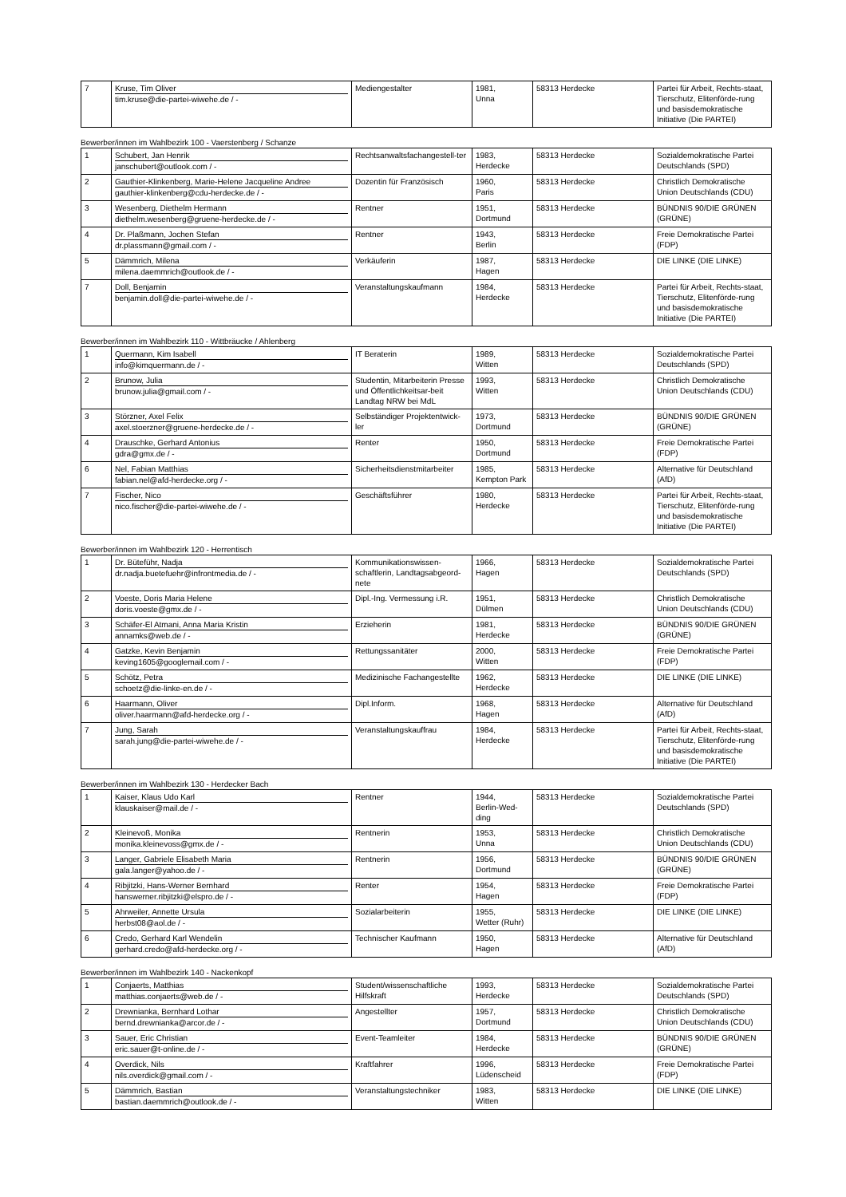| 7 | Kruse, Tim Oliver tim.kruse@die-partei-wiwehe.de / - | Mediengestalter | 1981, Unna | 58313 Herdecke | Partei für Arbeit, Rechts-staat, Tierschutz, Elitenförde-rung und basisdemokratische Initiative (Die PARTEI) |
Bewerber/innen im Wahlbezirk 100 - Vaerstenberg / Schanze
| 1 | Schubert, Jan Henrik janschubert@outlook.com / - | Rechtsanwaltsfachangestell-ter | 1983, Herdecke | 58313 Herdecke | Sozialdemokratische Partei Deutschlands (SPD) |
| 2 | Gauthier-Klinkenberg, Marie-Helene Jacqueline Andree gauthier-klinkenberg@cdu-herdecke.de / - | Dozentin für Französisch | 1960, Paris | 58313 Herdecke | Christlich Demokratische Union Deutschlands (CDU) |
| 3 | Wesenberg, Diethelm Hermann diethelm.wesenberg@gruene-herdecke.de / - | Rentner | 1951, Dortmund | 58313 Herdecke | BÜNDNIS 90/DIE GRÜNEN (GRÜNE) |
| 4 | Dr. Plaßmann, Jochen Stefan dr.plassmann@gmail.com / - | Rentner | 1943, Berlin | 58313 Herdecke | Freie Demokratische Partei (FDP) |
| 5 | Dämmrich, Milena milena.daemmrich@outlook.de / - | Verkäuferin | 1987, Hagen | 58313 Herdecke | DIE LINKE (DIE LINKE) |
| 7 | Doll, Benjamin benjamin.doll@die-partei-wiwehe.de / - | Veranstaltungskaufmann | 1984, Herdecke | 58313 Herdecke | Partei für Arbeit, Rechts-staat, Tierschutz, Elitenförde-rung und basisdemokratische Initiative (Die PARTEI) |
Bewerber/innen im Wahlbezirk 110 - Wittbräucke / Ahlenberg
| 1 | Quermann, Kim Isabell info@kimquermann.de / - | IT Beraterin | 1989, Witten | 58313 Herdecke | Sozialdemokratische Partei Deutschlands (SPD) |
| 2 | Brunow, Julia brunow.julia@gmail.com / - | Studentin, Mitarbeiterin Presse und Öffentlichkeitsar-beit Landtag NRW bei MdL | 1993, Witten | 58313 Herdecke | Christlich Demokratische Union Deutschlands (CDU) |
| 3 | Störzner, Axel Felix axel.stoerzner@gruene-herdecke.de / - | Selbständiger Projektentwick-ler | 1973, Dortmund | 58313 Herdecke | BÜNDNIS 90/DIE GRÜNEN (GRÜNE) |
| 4 | Drauschke, Gerhard Antonius gdra@gmx.de / - | Renter | 1950, Dortmund | 58313 Herdecke | Freie Demokratische Partei (FDP) |
| 6 | Nel, Fabian Matthias fabian.nel@afd-herdecke.org / - | Sicherheitsdienstmitarbeiter | 1985, Kempton Park | 58313 Herdecke | Alternative für Deutschland (AfD) |
| 7 | Fischer, Nico nico.fischer@die-partei-wiwehe.de / - | Geschäftsführer | 1980, Herdecke | 58313 Herdecke | Partei für Arbeit, Rechts-staat, Tierschutz, Elitenförde-rung und basisdemokratische Initiative (Die PARTEI) |
Bewerber/innen im Wahlbezirk 120 - Herrentisch
| 1 | Dr. Büteführ, Nadja dr.nadja.buetefuehr@infrontmedia.de / - | Kommunikationswissen-schaftlerin, Landtagsabgeord-nete | 1966, Hagen | 58313 Herdecke | Sozialdemokratische Partei Deutschlands (SPD) |
| 2 | Voeste, Doris Maria Helene doris.voeste@gmx.de / - | Dipl.-Ing. Vermessung i.R. | 1951, Dülmen | 58313 Herdecke | Christlich Demokratische Union Deutschlands (CDU) |
| 3 | Schäfer-El Atmani, Anna Maria Kristin annamks@web.de / - | Erzieherin | 1981, Herdecke | 58313 Herdecke | BÜNDNIS 90/DIE GRÜNEN (GRÜNE) |
| 4 | Gatzke, Kevin Benjamin keving1605@googlemail.com / - | Rettungssanitäter | 2000, Witten | 58313 Herdecke | Freie Demokratische Partei (FDP) |
| 5 | Schötz, Petra schoetz@die-linke-en.de / - | Medizinische Fachangestellte | 1962, Herdecke | 58313 Herdecke | DIE LINKE (DIE LINKE) |
| 6 | Haarmann, Oliver oliver.haarmann@afd-herdecke.org / - | Dipl.Inform. | 1968, Hagen | 58313 Herdecke | Alternative für Deutschland (AfD) |
| 7 | Jung, Sarah sarah.jung@die-partei-wiwehe.de / - | Veranstaltungskauffrau | 1984, Herdecke | 58313 Herdecke | Partei für Arbeit, Rechts-staat, Tierschutz, Elitenförde-rung und basisdemokratische Initiative (Die PARTEI) |
Bewerber/innen im Wahlbezirk 130 - Herdecker Bach
| 1 | Kaiser, Klaus Udo Karl klauskaiser@mail.de / - | Rentner | 1944, Berlin-Wed-ding | 58313 Herdecke | Sozialdemokratische Partei Deutschlands (SPD) |
| 2 | Kleinevoß, Monika monika.kleinevoss@gmx.de / - | Rentnerin | 1953, Unna | 58313 Herdecke | Christlich Demokratische Union Deutschlands (CDU) |
| 3 | Langer, Gabriele Elisabeth Maria gala.langer@yahoo.de / - | Rentnerin | 1956, Dortmund | 58313 Herdecke | BÜNDNIS 90/DIE GRÜNEN (GRÜNE) |
| 4 | Ribjitzki, Hans-Werner Bernhard hanswerner.ribjitzki@elspro.de / - | Renter | 1954, Hagen | 58313 Herdecke | Freie Demokratische Partei (FDP) |
| 5 | Ahrweiler, Annette Ursula herbst08@aol.de / - | Sozialarbeiterin | 1955, Wetter (Ruhr) | 58313 Herdecke | DIE LINKE (DIE LINKE) |
| 6 | Credo, Gerhard Karl Wendelin gerhard.credo@afd-herdecke.org / - | Technischer Kaufmann | 1950, Hagen | 58313 Herdecke | Alternative für Deutschland (AfD) |
Bewerber/innen im Wahlbezirk 140 - Nackenkopf
| 1 | Conjaerts, Matthias matthias.conjaerts@web.de / - | Student/wissenschaftliche Hilfskraft | 1993, Herdecke | 58313 Herdecke | Sozialdemokratische Partei Deutschlands (SPD) |
| 2 | Drewnianka, Bernhard Lothar bernd.drewnianka@arcor.de / - | Angestellter | 1957, Dortmund | 58313 Herdecke | Christlich Demokratische Union Deutschlands (CDU) |
| 3 | Sauer, Eric Christian eric.sauer@t-online.de / - | Event-Teamleiter | 1984, Herdecke | 58313 Herdecke | BÜNDNIS 90/DIE GRÜNEN (GRÜNE) |
| 4 | Overdick, Nils nils.overdick@gmail.com / - | Kraftfahrer | 1996, Lüdenscheid | 58313 Herdecke | Freie Demokratische Partei (FDP) |
| 5 | Dämmrich, Bastian bastian.daemmrich@outlook.de / - | Veranstaltungstechniker | 1983, Witten | 58313 Herdecke | DIE LINKE (DIE LINKE) |